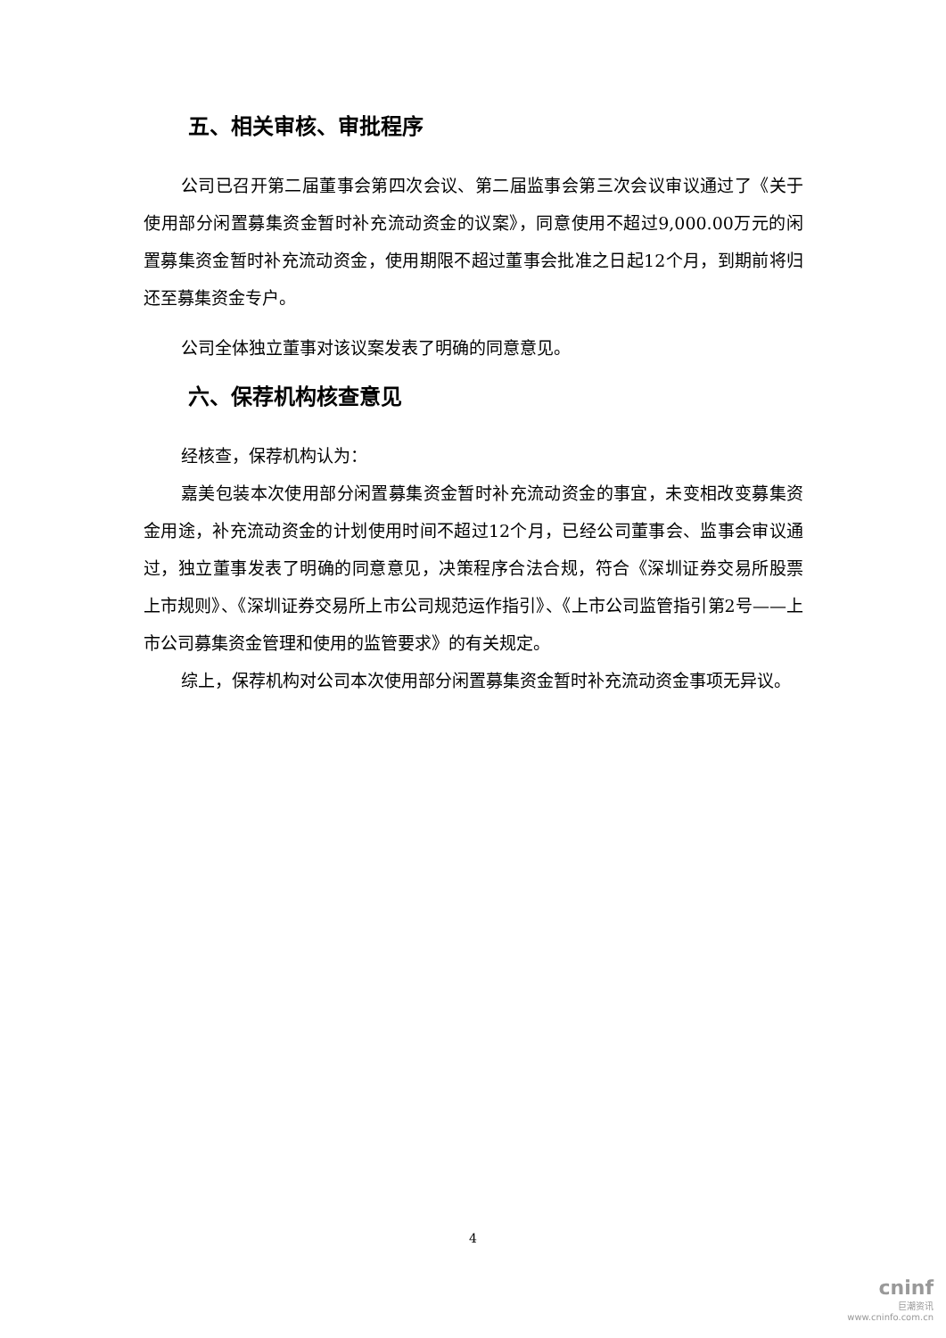五、相关审核、审批程序
公司已召开第二届董事会第四次会议、第二届监事会第三次会议审议通过了《关于使用部分闲置募集资金暂时补充流动资金的议案》，同意使用不超过9,000.00万元的闲置募集资金暂时补充流动资金，使用期限不超过董事会批准之日起12个月，到期前将归还至募集资金专户。
公司全体独立董事对该议案发表了明确的同意意见。
六、保荐机构核查意见
经核查，保荐机构认为：
嘉美包装本次使用部分闲置募集资金暂时补充流动资金的事宜，未变相改变募集资金用途，补充流动资金的计划使用时间不超过12个月，已经公司董事会、监事会审议通过，独立董事发表了明确的同意意见，决策程序合法合规，符合《深圳证券交易所股票上市规则》、《深圳证券交易所上市公司规范运作指引》、《上市公司监管指引第2号——上市公司募集资金管理和使用的监管要求》的有关规定。
综上，保荐机构对公司本次使用部分闲置募集资金暂时补充流动资金事项无异议。
4
cninf
巨潮资讯
www.cninfo.com.cn